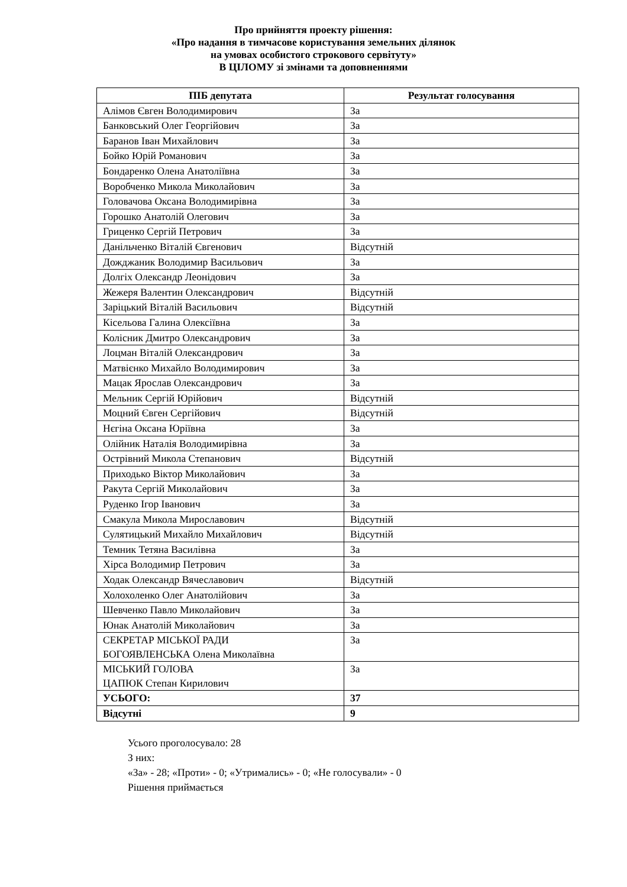Про прийняття проекту рішення:
«Про надання в тимчасове користування земельних ділянок
на умовах особистого строкового сервітуту»
В ЦІЛОМУ зі змінами та доповненнями
| ПІБ депутата | Результат голосування |
| --- | --- |
| Алімов Євген Володимирович | За |
| Банковський Олег Георгійович | За |
| Баранов Іван Михайлович | За |
| Бойко Юрій Романович | За |
| Бондаренко Олена Анатоліївна | За |
| Воробченко Микола Миколайович | За |
| Головачова Оксана Володимирівна | За |
| Горошко Анатолій Олегович | За |
| Гриценко Сергій Петрович | За |
| Данільченко Віталій Євгенович | Відсутній |
| Дожджаник Володимир Васильович | За |
| Долгіх Олександр Леонідович | За |
| Жежеря Валентин Олександрович | Відсутній |
| Заріцький Віталій Васильович | Відсутній |
| Кісельова Галина Олексіївна | За |
| Колісник Дмитро Олександрович | За |
| Лоцман Віталій Олександрович | За |
| Матвієнко Михайло Володимирович | За |
| Мацак Ярослав Олександрович | За |
| Мельник Сергій Юрійович | Відсутній |
| Моцний Євген Сергійович | Відсутній |
| Нєгіна Оксана Юріївна | За |
| Олійник Наталія Володимирівна | За |
| Острівний Микола Степанович | Відсутній |
| Приходько Віктор Миколайович | За |
| Ракута Сергій Миколайович | За |
| Руденко Ігор Іванович | За |
| Смакула Микола Мирославович | Відсутній |
| Сулятицький Михайло Михайлович | Відсутній |
| Темник Тетяна Василівна | За |
| Хірса Володимир Петрович | За |
| Ходак Олександр Вячеславович | Відсутній |
| Холохоленко Олег Анатолійович | За |
| Шевченко Павло Миколайович | За |
| Юнак Анатолій Миколайович | За |
| СЕКРЕТАР МІСЬКОЇ РАДИ БОГОЯВЛЕНСЬКА Олена Миколаївна | За |
| МІСЬКИЙ ГОЛОВА ЦАПЮК Степан Кирилович | За |
| УСЬОГО: | 37 |
| Відсутні | 9 |
Усього проголосувало: 28
З них:
«За» - 28; «Проти» - 0; «Утримались» - 0; «Не голосували» - 0
Рішення приймається